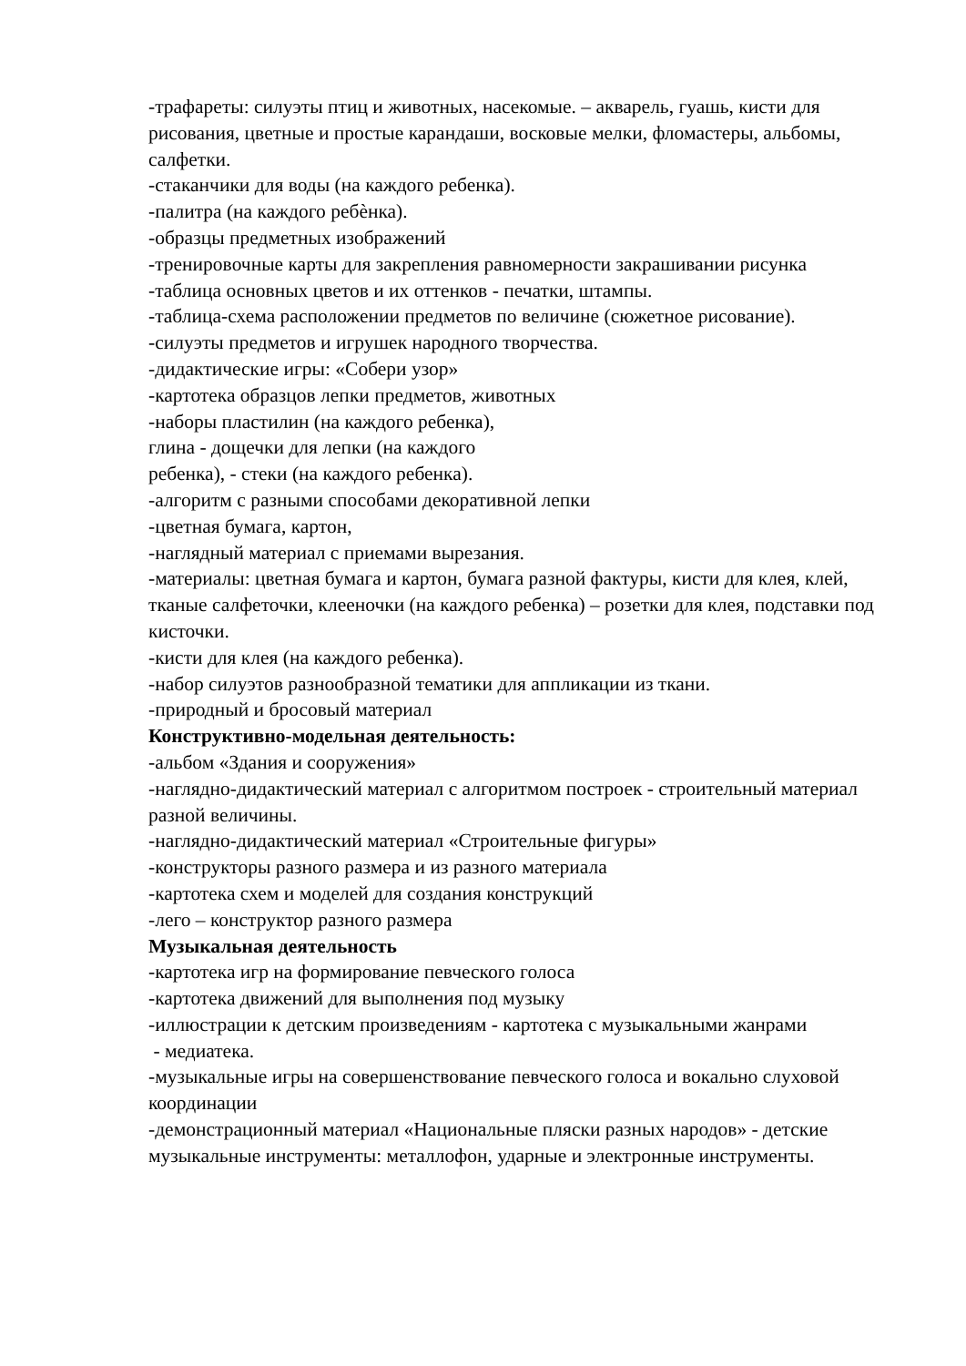-трафареты: силуэты птиц и животных, насекомые. – акварель, гуашь, кисти для рисования, цветные и простые карандаши, восковые мелки, фломастеры, альбомы, салфетки.
-стаканчики для воды (на каждого ребенка).
-палитра (на каждого ребѐнка).
-образцы предметных изображений
-тренировочные карты для закрепления равномерности закрашивании рисунка
-таблица основных цветов и их оттенков - печатки, штампы.
-таблица-схема расположении предметов по величине (сюжетное рисование).
-силуэты предметов и игрушек народного творчества.
-дидактические игры: «Собери узор»
-картотека образцов лепки предметов, животных
-наборы пластилин (на каждого ребенка),
глина - дощечки для лепки (на каждого
ребенка), - стеки (на каждого ребенка).
-алгоритм с разными способами декоративной лепки
-цветная бумага, картон,
-наглядный материал с приемами вырезания.
-материалы: цветная бумага и картон, бумага разной фактуры, кисти для клея, клей, тканые салфеточки, клееночки (на каждого ребенка) – розетки для клея, подставки под кисточки.
-кисти для клея (на каждого ребенка).
-набор силуэтов разнообразной тематики для аппликации из ткани.
-природный и бросовый материал
Конструктивно-модельная деятельность:
-альбом «Здания и сооружения»
-наглядно-дидактический материал с алгоритмом построек - строительный материал разной величины.
-наглядно-дидактический материал «Строительные фигуры»
-конструкторы разного размера и из разного материала
-картотека схем и моделей для создания конструкций
-лего – конструктор разного размера
Музыкальная деятельность
-картотека игр на формирование певческого голоса
-картотека движений для выполнения под музыку
-иллюстрации к детским произведениям - картотека с музыкальными жанрами
- медиатека.
-музыкальные игры на совершенствование певческого голоса и вокально слуховой координации
-демонстрационный материал «Национальные пляски разных народов» - детские музыкальные инструменты: металлофон, ударные и электронные инструменты.